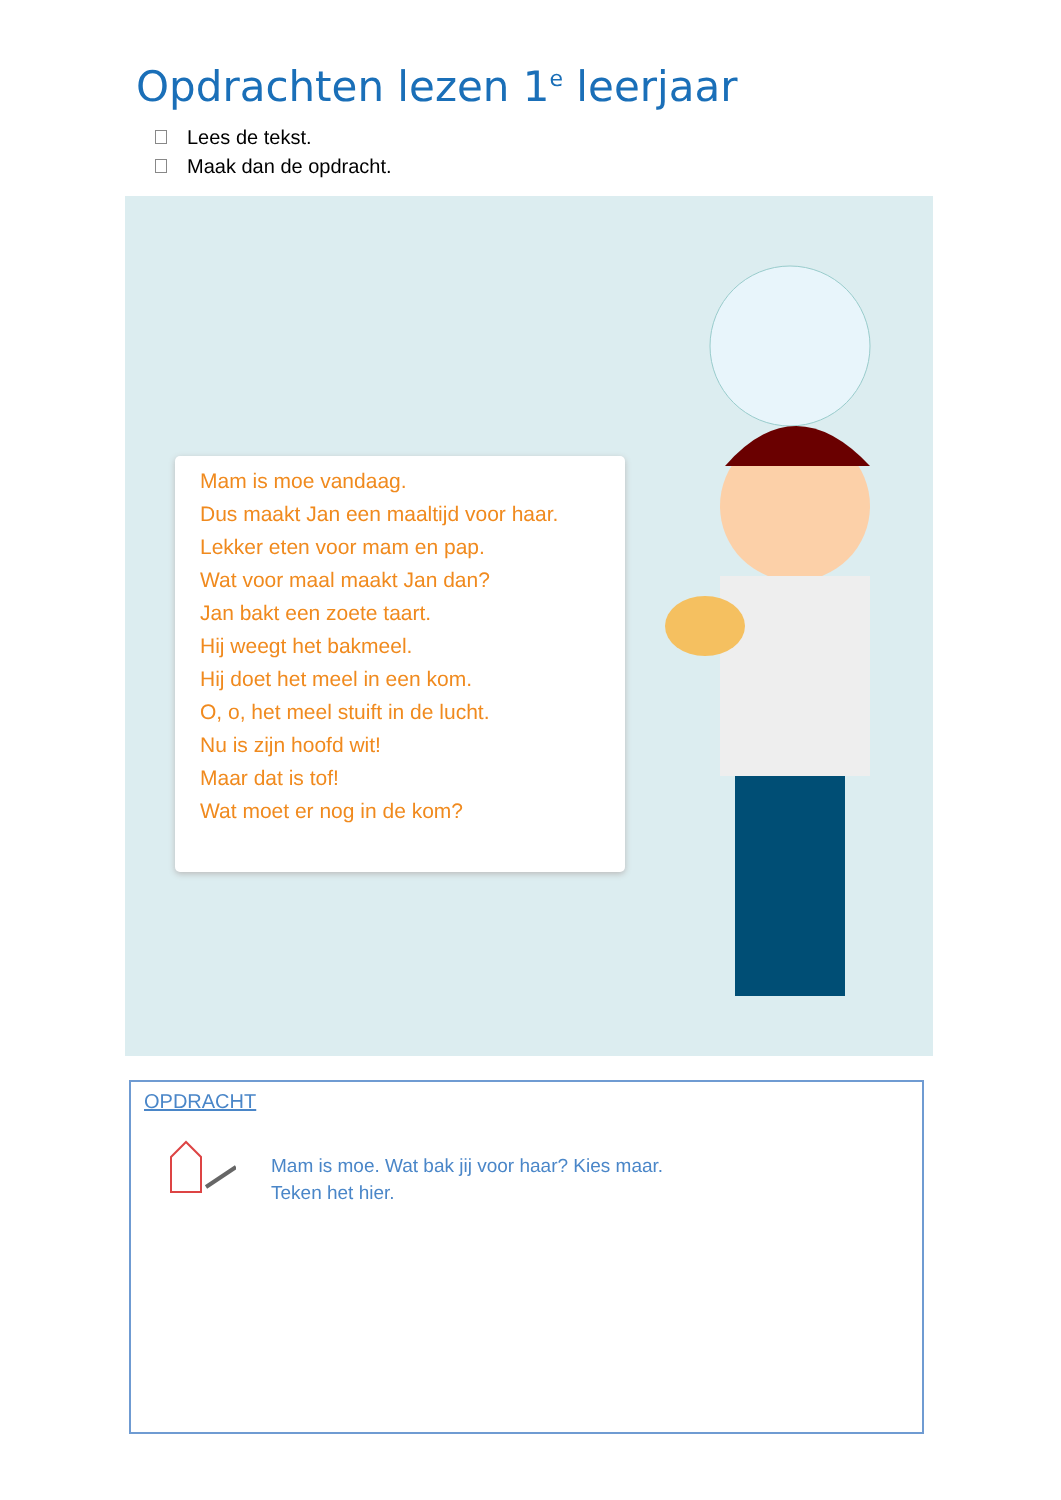Opdrachten lezen 1<sup>e</sup> leerjaar
Lees de tekst.
Maak dan de opdracht.
Mam is moe vandaag.
Dus maakt Jan een maaltijd voor haar.
Lekker eten voor mam en pap.
Wat voor maal maakt Jan dan?
Jan bakt een zoete taart.
Hij weegt het bakmeel.
Hij doet het meel in een kom.
O, o, het meel stuift in de lucht.
Nu is zijn hoofd wit!
Maar dat is tof!
Wat moet er nog in de kom?
OPDRACHT
Mam is moe. Wat bak jij voor haar? Kies maar.
Teken het hier.